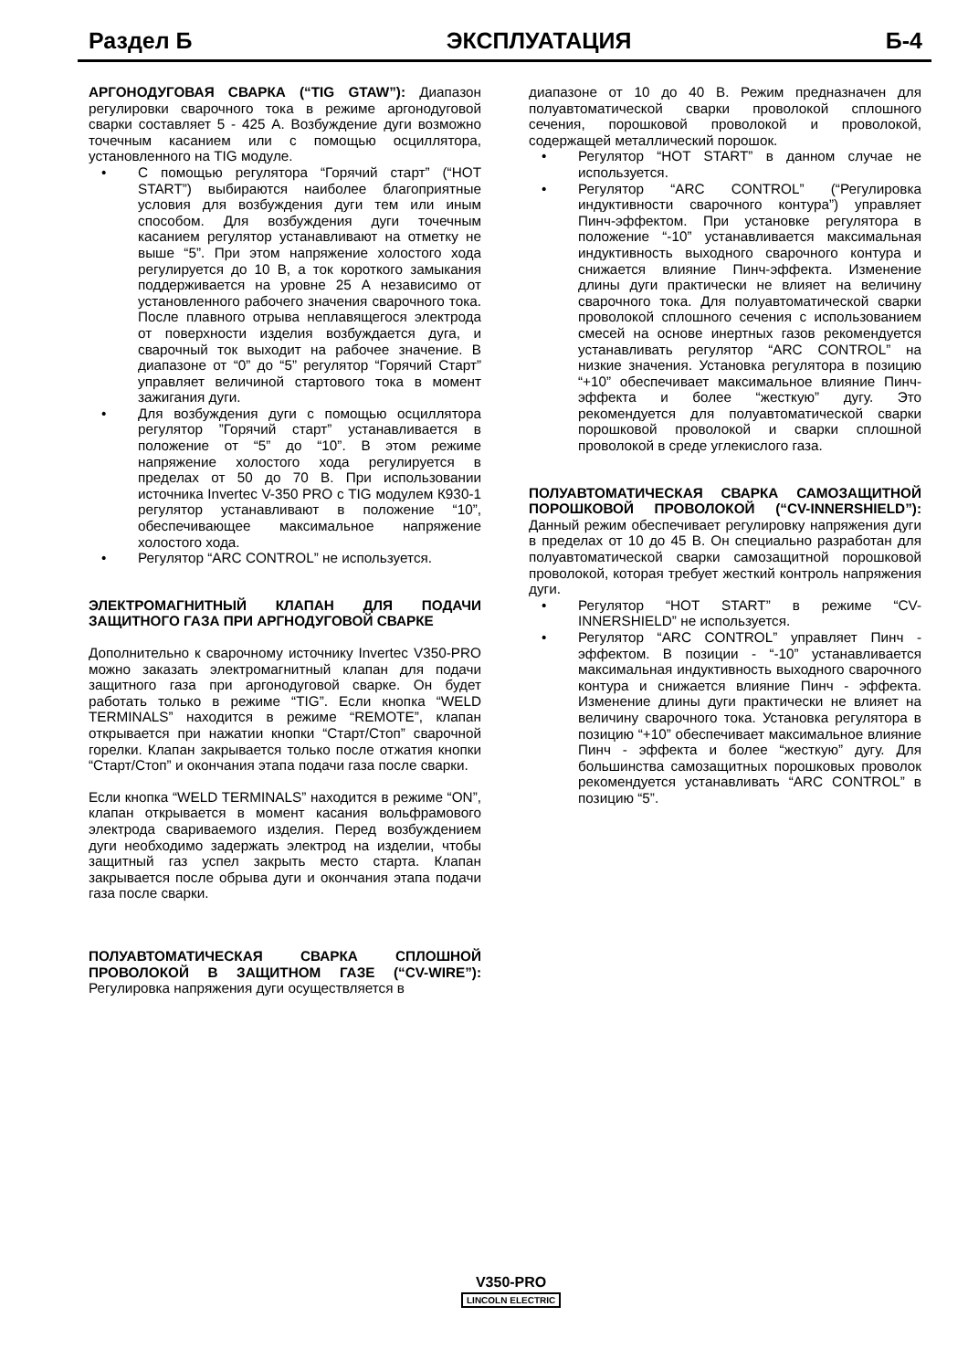Раздел Б ЭКСПЛУАТАЦИЯ Б-4
АРГОНОДУГОВАЯ СВАРКА (“TIG GTAW”): Диапазон регулировки сварочного тока в режиме аргонодуговой сварки составляет 5 - 425 А. Возбуждение дуги возможно точечным касанием или с помощью осциллятора, установленного на TIG модуле.
• С помощью регулятора “Горячий старт” (“HOT START”) выбираются наиболее благоприятные условия для возбуждения дуги тем или иным способом. Для возбуждения дуги точечным касанием регулятор устанавливают на отметку не выше “5”. При этом напряжение холостого хода регулируется до 10 В, а ток короткого замыкания поддерживается на уровне 25 А независимо от установленного рабочего значения сварочного тока. После плавного отрыва неплавящегося электрода от поверхности изделия возбуждается дуга, и сварочный ток выходит на рабочее значение. В диапазоне от “0” до “5” регулятор “Горячий Старт” управляет величиной стартового тока в момент зажигания дуги.
• Для возбуждения дуги с помощью осциллятора регулятор ”Горячий старт” устанавливается в положение от “5” до “10”. В этом режиме напряжение холостого хода регулируется в пределах от 50 до 70 В. При использовании источника Invertec V-350 PRO с TIG модулем К930-1 регулятор устанавливают в положение “10”, обеспечивающее максимальное напряжение холостого хода.
• Регулятор “ARC CONTROL” не используется.
ЭЛЕКТРОМАГНИТНЫЙ КЛАПАН ДЛЯ ПОДАЧИ ЗАЩИТНОГО ГАЗА ПРИ АРГНОДУГОВОЙ СВАРКЕ
Дополнительно к сварочному источнику Invertec V350-PRO можно заказать электромагнитный клапан для подачи защитного газа при аргонодуговой сварке. Он будет работать только в режиме “TIG”. Если кнопка “WELD TERMINALS” находится в режиме “REMOTE”, клапан открывается при нажатии кнопки “Старт/Стоп” сварочной горелки. Клапан закрывается только после отжатия кнопки “Старт/Стоп” и окончания этапа подачи газа после сварки.
Если кнопка “WELD TERMINALS” находится в режиме “ON”, клапан открывается в момент касания вольфрамового электрода свариваемого изделия. Перед возбуждением дуги необходимо задержать электрод на изделии, чтобы защитный газ успел закрыть место старта. Клапан закрывается после обрыва дуги и окончания этапа подачи газа после сварки.
ПОЛУАВТОМАТИЧЕСКАЯ СВАРКА СПЛОШНОЙ ПРОВОЛОКОЙ В ЗАЩИТНОМ ГАЗЕ (“CV-WIRE”): Регулировка напряжения дуги осуществляется в
диапазоне от 10 до 40 В. Режим предназначен для полуавтоматической сварки проволокой сплошного сечения, порошковой проволокой и проволокой, содержащей металлический порошок.
• Регулятор “HOT START” в данном случае не используется.
• Регулятор “ARC CONTROL” (“Регулировка индуктивности сварочного контура”) управляет Пинч-эффектом. При установке регулятора в положение “-10” устанавливается максимальная индуктивность выходного сварочного контура и снижается влияние Пинч-эффекта. Изменение длины дуги практически не влияет на величину сварочного тока. Для полуавтоматической сварки проволокой сплошного сечения с использованием смесей на основе инертных газов рекомендуется устанавливать регулятор “ARC CONTROL” на низкие значения. Установка регулятора в позицию “+10” обеспечивает максимальное влияние Пинч-эффекта и более “жесткую” дугу. Это рекомендуется для полуавтоматической сварки порошковой проволокой и сварки сплошной проволокой в среде углекислого газа.
ПОЛУАВТОМАТИЧЕСКАЯ СВАРКА САМОЗАЩИТНОЙ ПОРОШКОВОЙ ПРОВОЛОКОЙ (“CV-INNERSHIELD”): Данный режим обеспечивает регулировку напряжения дуги в пределах от 10 до 45 В. Он специально разработан для полуавтоматической сварки самозащитной порошковой проволокой, которая требует жесткий контроль напряжения дуги.
• Регулятор “HOT START” в режиме “CV-INNERSHIELD” не используется.
• Регулятор “ARC CONTROL” управляет Пинч - эффектом. В позиции - “-10” устанавливается максимальная индуктивность выходного сварочного контура и снижается влияние Пинч - эффекта. Изменение длины дуги практически не влияет на величину сварочного тока. Установка регулятора в позицию “+10” обеспечивает максимальное влияние Пинч - эффекта и более “жесткую” дугу. Для большинства самозащитных порошковых проволок рекомендуется устанавливать “ARC CONTROL” в позицию “5”.
V350-PRO
LINCOLN ELECTRIC